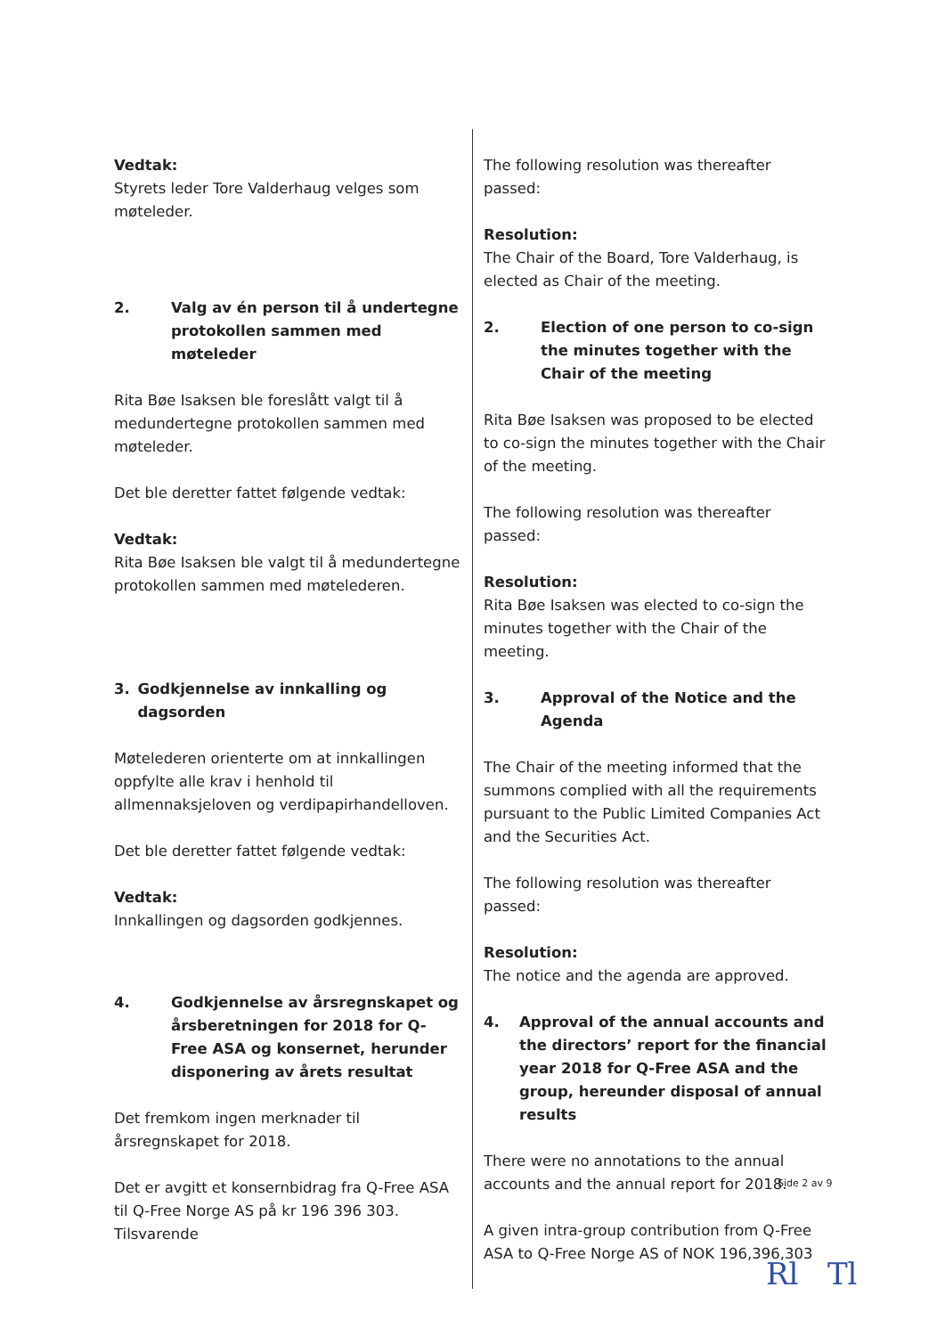Vedtak:
Styrets leder Tore Valderhaug velges som møteleder.
2. Valg av én person til å undertegne protokollen sammen med møteleder
Rita Bøe Isaksen ble foreslått valgt til å medundertegne protokollen sammen med møteleder.
Det ble deretter fattet følgende vedtak:
Vedtak:
Rita Bøe Isaksen ble valgt til å medundertegne protokollen sammen med møtelederen.
3. Godkjennelse av innkalling og dagsorden
Møtelederen orienterte om at innkallingen oppfylte alle krav i henhold til allmennaksjeloven og verdipapirhandelloven.
Det ble deretter fattet følgende vedtak:
Vedtak:
Innkallingen og dagsorden godkjennes.
4. Godkjennelse av årsregnskapet og årsberetningen for 2018 for Q-Free ASA og konsernet, herunder disponering av årets resultat
Det fremkom ingen merknader til årsregnskapet for 2018.
Det er avgitt et konsernbidrag fra Q-Free ASA til Q-Free Norge AS på kr 196 396 303. Tilsvarende
The following resolution was thereafter passed:
Resolution:
The Chair of the Board, Tore Valderhaug, is elected as Chair of the meeting.
2. Election of one person to co-sign the minutes together with the Chair of the meeting
Rita Bøe Isaksen was proposed to be elected to co-sign the minutes together with the Chair of the meeting.
The following resolution was thereafter passed:
Resolution:
Rita Bøe Isaksen was elected to co-sign the minutes together with the Chair of the meeting.
3. Approval of the Notice and the Agenda
The Chair of the meeting informed that the summons complied with all the requirements pursuant to the Public Limited Companies Act and the Securities Act.
The following resolution was thereafter passed:
Resolution:
The notice and the agenda are approved.
4. Approval of the annual accounts and the directors’ report for the financial year 2018 for Q-Free ASA and the group, hereunder disposal of annual results
There were no annotations to the annual accounts and the annual report for 2018.
A given intra-group contribution from Q-Free ASA to Q-Free Norge AS of NOK 196,396,303
Side 2 av 9
Rl Tl